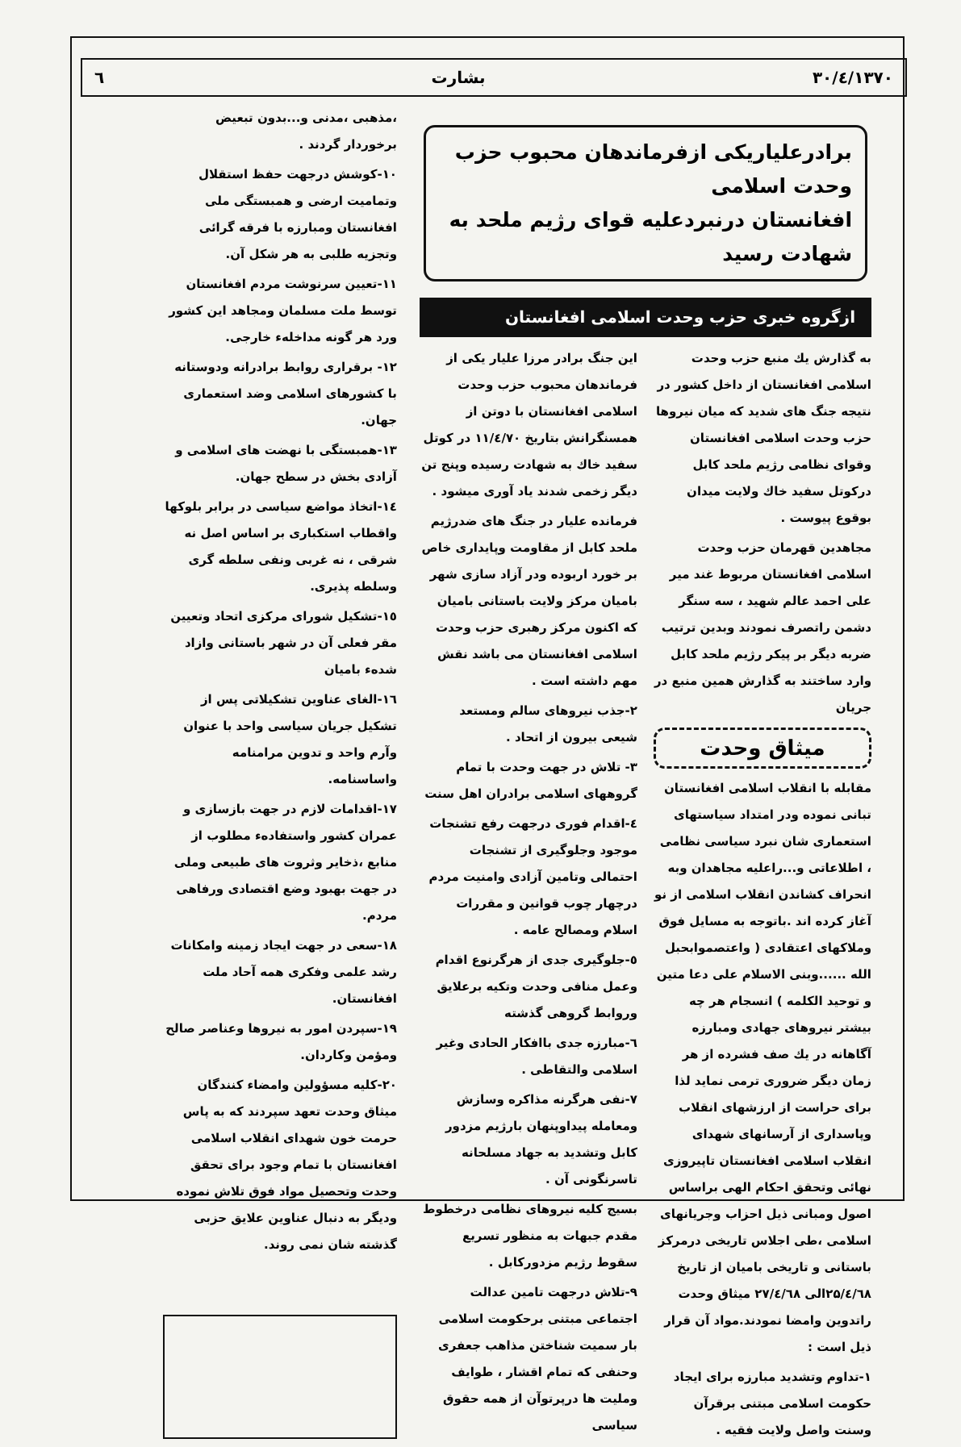۱۳۷۰/٤/۳۰ بشارت ٦
برادرعلیاریکی ازفرماندهان محبوب حزب وحدت اسلامی
افغانستان درنبردعلیه قوای رژیم ملحد به شهادت رسید
ازگروه خبری حزب وحدت اسلامی افغانستان
به گذارش یك منبع حزب وحدت اسلامی افغانستان از داخل کشور در نتیجه جنگ های شدید که میان نیروها حزب وحدت اسلامی افغانستان وقوای نظامی رژیم ملحد کابل درکوتل سفید خاك ولایت میدان بوقوع پیوست .
مجاهدین قهرمان حزب وحدت اسلامی افغانستان مربوط غند میر علی احمد عالم شهید ، سه سنگر دشمن راتصرف نمودند وبدین ترتیب ضربه دیگر بر پیکر رژیم ملحد کابل وارد ساختند به گذارش همین منبع در جریان
میثاق وحدت
مقابله با انقلاب اسلامی افغانستان تبانی نموده ودر امتداد سیاستهای استعماری شان نبرد سیاسی نظامی ، اطلاعاتی و...راعلیه مجاهدان وبه انحراف کشاندن انقلاب اسلامی از نو آغاز کرده اند .باتوجه به مسایل فوق وملاکهای اعتقادی ( واعتصموابحبل الله ......وبنی الاسلام علی دعا متین و توحید الکلمه ) انسجام هر چه بیشتر نیروهای جهادی ومبارزه آگاهانه در یك صف فشرده از هر زمان دیگر ضروری ترمی نماید لذا برای حراست از ارزشهای انقلاب وپاسداری از آرسانهای شهدای انقلاب اسلامی افغانستان تاپیروزی نهائی وتحقق احکام الهی براساس اصول ومبانی ذیل احزاب وجریانهای اسلامی ،طی اجلاس تاریخی درمرکز باستانی و تاریخی بامیان از تاریخ ۲۵/٤/٦۸الی ۲۷/٤/٦۸ میثاق وحدت راتدوین وامضا نمودند.مواد آن قرار ذیل است :
۱-تداوم وتشدید مبارزه برای ایجاد حکومت اسلامی مبتنی برقرآن وسنت واصل ولایت فقیه .
این جنگ برادر مرزا علیار یکی از فرماندهان محبوب حزب وحدت اسلامی افغانستان با دوتن از همسنگرانش بتاریخ ۱۱/٤/۷۰ در کوتل سفید خاك به شهادت رسیده وپنج تن دیگر زخمی شدند یاد آوری میشود .
فرمانده علیار در جنگ های ضدرژیم ملحد کابل از مقاومت وپایداری خاص بر خورد اربوده ودر آزاد سازی شهر بامیان مرکز ولایت باستانی بامیان که اکنون مرکز رهبری حزب وحدت اسلامی افغانستان می باشد نقش مهم داشته است .
۲-جذب نیروهای سالم ومستعد شیعی بیرون از اتحاد .
۳- تلاش در جهت وحدت با تمام گروههای اسلامی برادران اهل سنت
٤-اقدام فوری درجهت رفع تشنجات موجود وجلوگیری از تشنجات احتمالی وتامین آزادی وامنیت مردم درچهار چوب قوانین و مقررات اسلام ومصالح عامه .
٥-جلوگیری جدی از هرگرنوع اقدام وعمل منافی وحدت وتکیه برعلایق وروابط گروهی گذشته
٦-مبارزه جدی باافکار الحادی وغیر اسلامی والتقاطی .
۷-نفی هرگرنه مذاکره وسازش ومعامله پیداوپنهان بارژیم مزدور کابل وتشدید به جهاد مسلحانه تاسرنگونی آن .
بسیج کلیه نیروهای نظامی درخطوط مقدم جبهات به منظور تسریع سقوط رژیم مزدورکابل .
۹-تلاش درجهت تامین عدالت اجتماعی مبتنی برحکومت اسلامی بار سمیت شناختن مذاهب جعفری وحنفی که تمام اقشار ، طوایف وملیت ها درپرتوآن از همه حقوق سیاسی
،مذهبی ،مدنی و...بدون تبعیض برخوردار گردند .
۱۰-کوشش درجهت حفظ استقلال وتمامیت ارضی و همبستگی ملی افغانستان ومبارزه با فرقه گرائی وتجزیه طلبی به هر شکل آن.
۱۱-تعیین سرنوشت مردم افغانستان توسط ملت مسلمان ومجاهد این کشور ورد هر گونه مداخلهء خارجی.
۱۲- برقراری روابط برادرانه ودوستانه با کشورهای اسلامی وضد استعماری جهان.
۱۳-همبستگی با نهضت های اسلامی و آزادی بخش در سطح جهان.
۱٤-اتخاذ مواضع سیاسی در برابر بلوکها واقطاب استکباری بر اساس اصل نه شرقی ، نه غربی ونفی سلطه گری وسلطه پذیری.
۱٥-تشکیل شورای مرکزی اتحاد وتعیین مقر فعلی آن در شهر باستانی وازاد شدهء بامیان
۱٦-الغای عناوین تشکیلاتی پس از تشکیل جریان سیاسی واحد با عنوان وآرم واحد و تدوین مرامنامه واساسنامه.
۱۷-اقدامات لازم در جهت بازسازی و عمران کشور واستفادهء مطلوب از منابع ،ذخایر وثروت های طبیعی وملی در جهت بهبود وضع اقتصادی ورفاهی مردم.
۱۸-سعی در جهت ایجاد زمینه وامکانات رشد علمی وفکری همه آحاد ملت افغانستان.
۱۹-سپردن امور به نیروها وعناصر صالح ومؤمن وکاردان.
۲۰-کلیه مسؤولین وامضاء کنندگان میثاق وحدت تعهد سپردند که به پاس حرمت خون شهدای انقلاب اسلامی افغانستان با تمام وجود برای تحقق وحدت وتحصیل مواد فوق تلاش نموده ودیگر به دنبال عناوین علایق حزبی گذشته شان نمی روند.